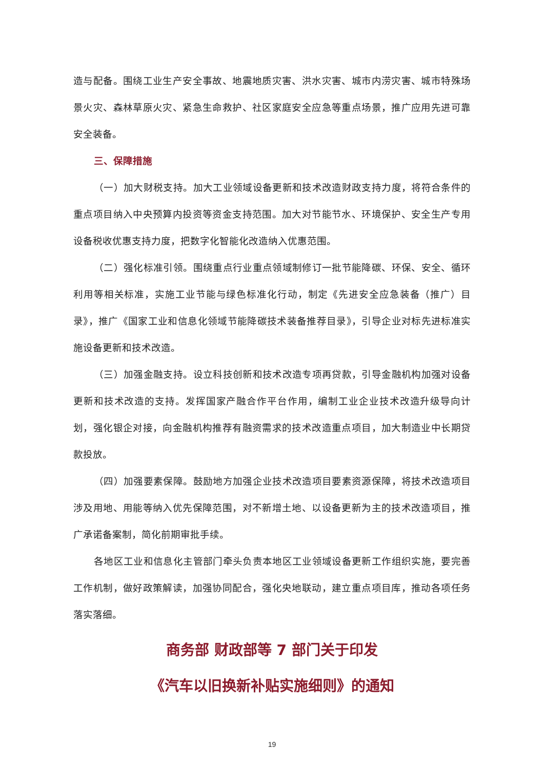造与配备。围绕工业生产安全事故、地震地质灾害、洪水灾害、城市内涝灾害、城市特殊场景火灾、森林草原火灾、紧急生命救护、社区家庭安全应急等重点场景，推广应用先进可靠安全装备。
三、保障措施
（一）加大财税支持。加大工业领域设备更新和技术改造财政支持力度，将符合条件的重点项目纳入中央预算内投资等资金支持范围。加大对节能节水、环境保护、安全生产专用设备税收优惠支持力度，把数字化智能化改造纳入优惠范围。
（二）强化标准引领。围绕重点行业重点领域制修订一批节能降碳、环保、安全、循环利用等相关标准，实施工业节能与绿色标准化行动，制定《先进安全应急装备（推广）目录》，推广《国家工业和信息化领域节能降碳技术装备推荐目录》，引导企业对标先进标准实施设备更新和技术改造。
（三）加强金融支持。设立科技创新和技术改造专项再贷款，引导金融机构加强对设备更新和技术改造的支持。发挥国家产融合作平台作用，编制工业企业技术改造升级导向计划，强化银企对接，向金融机构推荐有融资需求的技术改造重点项目，加大制造业中长期贷款投放。
（四）加强要素保障。鼓励地方加强企业技术改造项目要素资源保障，将技术改造项目涉及用地、用能等纳入优先保障范围，对不新增土地、以设备更新为主的技术改造项目，推广承诺备案制，简化前期审批手续。
各地区工业和信息化主管部门牵头负责本地区工业领域设备更新工作组织实施，要完善工作机制，做好政策解读，加强协同配合，强化央地联动，建立重点项目库，推动各项任务落实落细。
商务部 财政部等 7 部门关于印发
《汽车以旧换新补贴实施细则》的通知
19